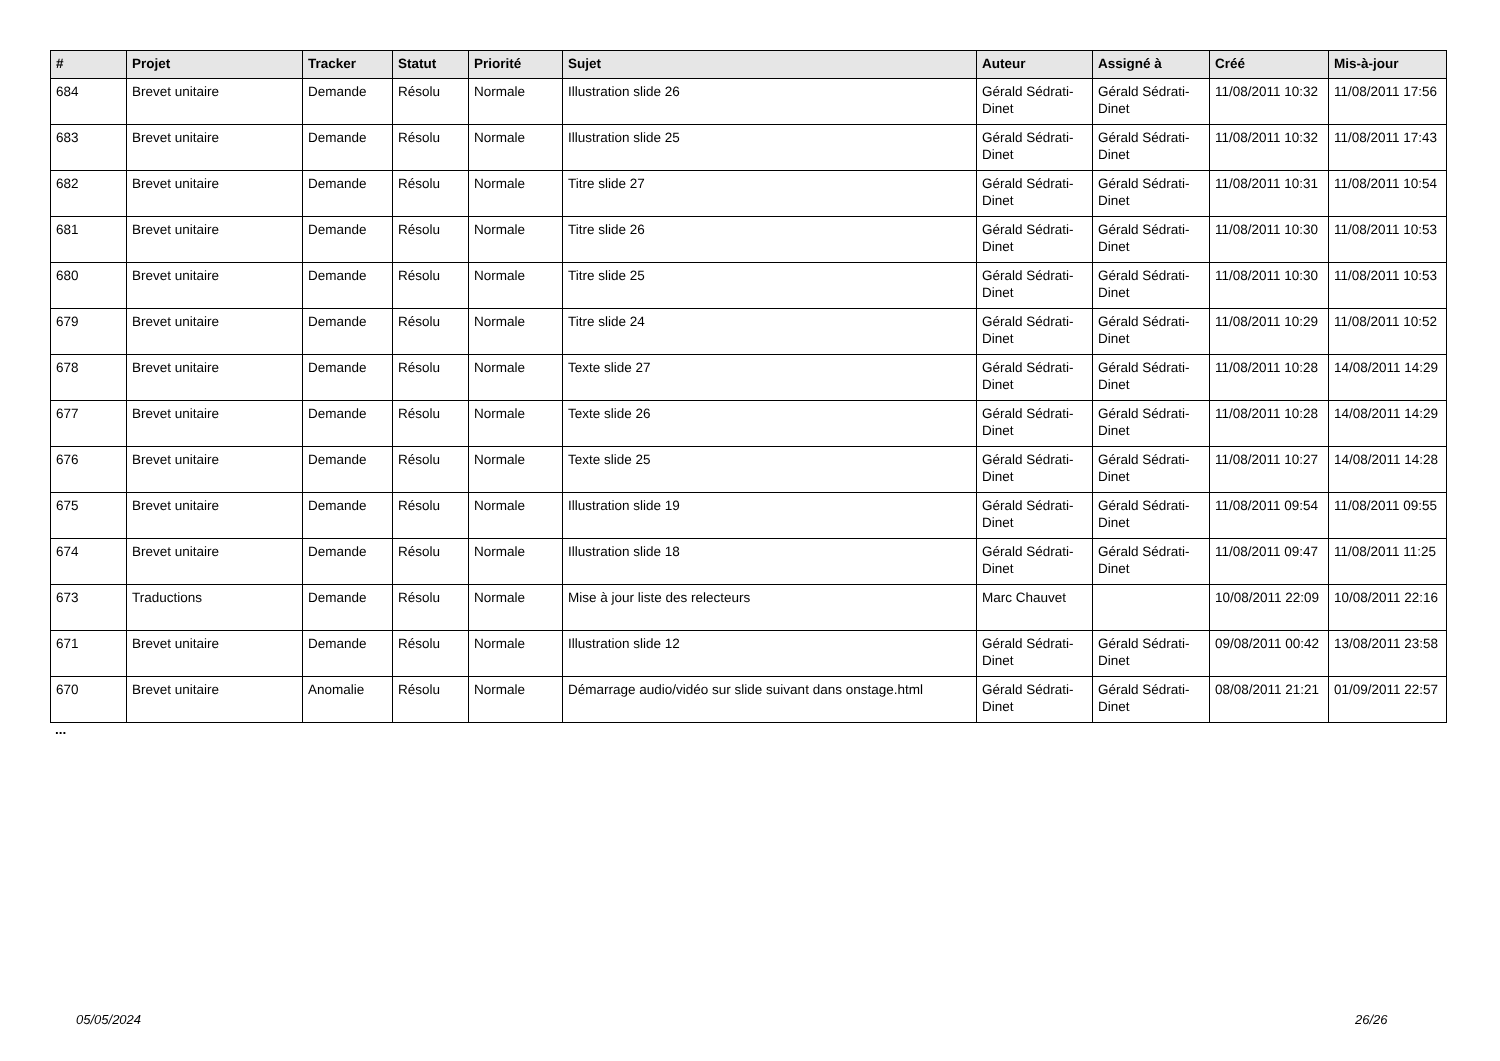| # | Projet | Tracker | Statut | Priorité | Sujet | Auteur | Assigné à | Créé | Mis-à-jour |
| --- | --- | --- | --- | --- | --- | --- | --- | --- | --- |
| 684 | Brevet unitaire | Demande | Résolu | Normale | Illustration slide 26 | Gérald Sédrati-Dinet | Gérald Sédrati-Dinet | 11/08/2011 10:32 | 11/08/2011 17:56 |
| 683 | Brevet unitaire | Demande | Résolu | Normale | Illustration slide 25 | Gérald Sédrati-Dinet | Gérald Sédrati-Dinet | 11/08/2011 10:32 | 11/08/2011 17:43 |
| 682 | Brevet unitaire | Demande | Résolu | Normale | Titre slide 27 | Gérald Sédrati-Dinet | Gérald Sédrati-Dinet | 11/08/2011 10:31 | 11/08/2011 10:54 |
| 681 | Brevet unitaire | Demande | Résolu | Normale | Titre slide 26 | Gérald Sédrati-Dinet | Gérald Sédrati-Dinet | 11/08/2011 10:30 | 11/08/2011 10:53 |
| 680 | Brevet unitaire | Demande | Résolu | Normale | Titre slide 25 | Gérald Sédrati-Dinet | Gérald Sédrati-Dinet | 11/08/2011 10:30 | 11/08/2011 10:53 |
| 679 | Brevet unitaire | Demande | Résolu | Normale | Titre slide 24 | Gérald Sédrati-Dinet | Gérald Sédrati-Dinet | 11/08/2011 10:29 | 11/08/2011 10:52 |
| 678 | Brevet unitaire | Demande | Résolu | Normale | Texte slide 27 | Gérald Sédrati-Dinet | Gérald Sédrati-Dinet | 11/08/2011 10:28 | 14/08/2011 14:29 |
| 677 | Brevet unitaire | Demande | Résolu | Normale | Texte slide 26 | Gérald Sédrati-Dinet | Gérald Sédrati-Dinet | 11/08/2011 10:28 | 14/08/2011 14:29 |
| 676 | Brevet unitaire | Demande | Résolu | Normale | Texte slide 25 | Gérald Sédrati-Dinet | Gérald Sédrati-Dinet | 11/08/2011 10:27 | 14/08/2011 14:28 |
| 675 | Brevet unitaire | Demande | Résolu | Normale | Illustration slide 19 | Gérald Sédrati-Dinet | Gérald Sédrati-Dinet | 11/08/2011 09:54 | 11/08/2011 09:55 |
| 674 | Brevet unitaire | Demande | Résolu | Normale | Illustration slide 18 | Gérald Sédrati-Dinet | Gérald Sédrati-Dinet | 11/08/2011 09:47 | 11/08/2011 11:25 |
| 673 | Traductions | Demande | Résolu | Normale | Mise à jour liste des relecteurs | Marc Chauvet | | 10/08/2011 22:09 | 10/08/2011 22:16 |
| 671 | Brevet unitaire | Demande | Résolu | Normale | Illustration slide 12 | Gérald Sédrati-Dinet | Gérald Sédrati-Dinet | 09/08/2011 00:42 | 13/08/2011 23:58 |
| 670 | Brevet unitaire | Anomalie | Résolu | Normale | Démarrage audio/vidéo sur slide suivant dans onstage.html | Gérald Sédrati-Dinet | Gérald Sédrati-Dinet | 08/08/2011 21:21 | 01/09/2011 22:57 |
...
05/05/2024 26/26